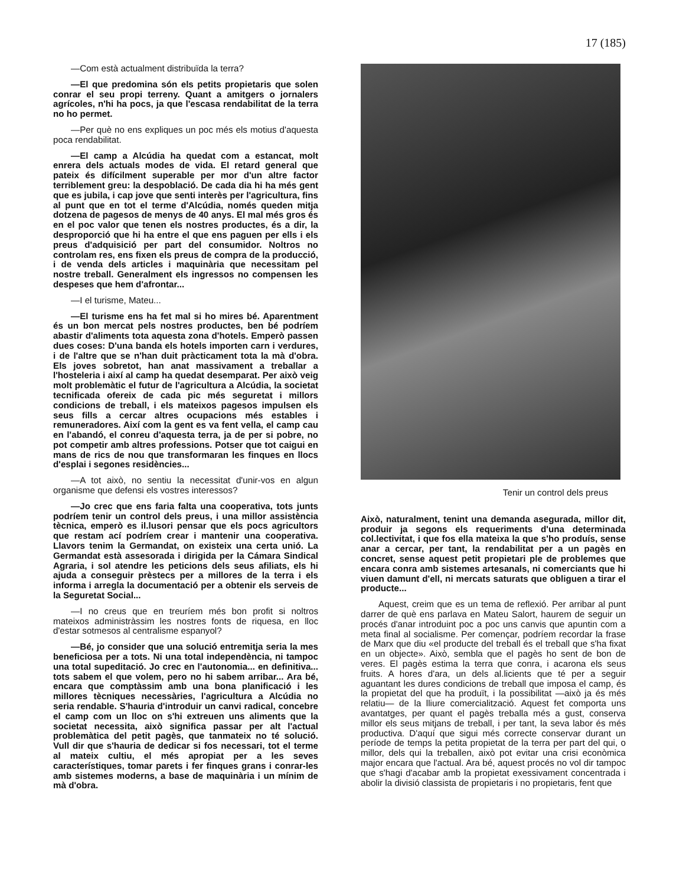17 (185)
—Com està actualment distribuïda la terra?
—El que predomina són els petits propietaris que solen conrar el seu propi terreny. Quant a amitgers o jornalers agrícoles, n'hi ha pocs, ja que l'escasa rendabilitat de la terra no ho permet.
—Per què no ens expliques un poc més els motius d'aquesta poca rendabilitat.
—El camp a Alcúdia ha quedat com a estancat, molt enrera dels actuals modes de vida. El retard general que pateix és difícilment superable per mor d'un altre factor terriblement greu: la despoblació. De cada dia hi ha més gent que es jubila, i cap jove que senti interès per l'agricultura, fins al punt que en tot el terme d'Alcúdia, només queden mitja dotzena de pagesos de menys de 40 anys. El mal més gros és en el poc valor que tenen els nostres productes, és a dir, la desproporció que hi ha entre el que ens paguen per ells i els preus d'adquisició per part del consumidor. Noltros no controlam res, ens fixen els preus de compra de la producció, i de venda dels articles i maquinària que necessitam pel nostre treball. Generalment els ingressos no compensen les despeses que hem d'afrontar...
—I el turisme, Mateu...
—El turisme ens ha fet mal si ho mires bé. Aparentment és un bon mercat pels nostres productes, ben bé podríem abastir d'aliments tota aquesta zona d'hotels. Emperò passen dues coses: D'una banda els hotels importen carn i verdures, i de l'altre que se n'han duit pràcticament tota la mà d'obra. Els joves sobretot, han anat massivament a treballar a l'hosteleria i així al camp ha quedat desemparat. Per això veig molt problemàtic el futur de l'agricultura a Alcúdia, la societat tecnificada ofereix de cada pic més seguretat i millors condicions de treball, i els mateixos pagesos impulsen els seus fills a cercar altres ocupacions més estables i remuneradores. Així com la gent es va fent vella, el camp cau en l'abandó, el conreu d'aquesta terra, ja de per si pobre, no pot competir amb altres professions. Potser que tot caigui en mans de rics de nou que transformaran les finques en llocs d'esplai i segones residències...
—A tot això, no sentiu la necessitat d'unir-vos en algun organisme que defensi els vostres interessos?
—Jo crec que ens faria falta una cooperativa, tots junts podríem tenir un control dels preus, i una millor assistència tècnica, emperò es il.lusori pensar que els pocs agricultors que restam ací podríem crear i mantenir una cooperativa. Llavors tenim la Germandat, on existeix una certa unió. La Germandat està assesorada i dirigida per la Cámara Sindical Agraria, i sol atendre les peticions dels seus afiliats, els hi ajuda a conseguir prèstecs per a millores de la terra i els informa i arregla la documentació per a obtenir els serveis de la Seguretat Social...
—I no creus que en treuríem més bon profit si noltros mateixos administràssim les nostres fonts de riquesa, en lloc d'estar sotmesos al centralisme espanyol?
—Bé, jo consider que una solució entremitja seria la mes beneficiosa per a tots. Ni una total independència, ni tampoc una total supeditació. Jo crec en l'autonomia... en definitiva... tots sabem el que volem, pero no hi sabem arribar... Ara bé, encara que comptàssim amb una bona planificació i les millores tècniques necessàries, l'agricultura a Alcúdia no seria rendable. S'hauria d'introduir un canvi radical, concebre el camp com un lloc on s'hi extreuen uns aliments que la societat necessita, això significa passar per alt l'actual problemàtica del petit pagès, que tanmateix no té solució. Vull dir que s'hauria de dedicar si fos necessari, tot el terme al mateix cultiu, el més apropiat per a les seves característiques, tomar parets i fer finques grans i conrar-les amb sistemes moderns, a base de maquinària i un mínim de mà d'obra.
Tenir un control dels preus
Això, naturalment, tenint una demanda asegurada, millor dit, produir ja segons els requeriments d'una determinada col.lectivitat, i que fos ella mateixa la que s'ho produís, sense anar a cercar, per tant, la rendabilitat per a un pagès en concret, sense aquest petit propietari ple de problemes que encara conra amb sistemes artesanals, ni comerciants que hi viuen damunt d'ell, ni mercats saturats que obliguen a tirar el producte...
Aquest, creim que es un tema de reflexió. Per arribar al punt darrer de què ens parlava en Mateu Salort, haurem de seguir un procés d'anar introduint poc a poc uns canvis que apuntin com a meta final al socialisme. Per començar, podríem recordar la frase de Marx que diu «el producte del treball és el treball que s'ha fixat en un objecte». Això, sembla que el pagès ho sent de bon de veres. El pagès estima la terra que conra, i acarona els seus fruits. A hores d'ara, un dels al.licients que té per a seguir aguantant les dures condicions de treball que imposa el camp, és la propietat del que ha produït, i la possibilitat —això ja és més relatiu— de la lliure comercialització. Aquest fet comporta uns avantatges, per quant el pagès treballa més a gust, conserva millor els seus mitjans de treball, i per tant, la seva labor és més productiva. D'aquí que sigui més correcte conservar durant un període de temps la petita propietat de la terra per part del qui, o millor, dels qui la treballen, això pot evitar una crisi econòmica major encara que l'actual. Ara bé, aquest procés no vol dir tampoc que s'hagi d'acabar amb la propietat exessivament concentrada i abolir la divisió classista de propietaris i no propietaris, fent que